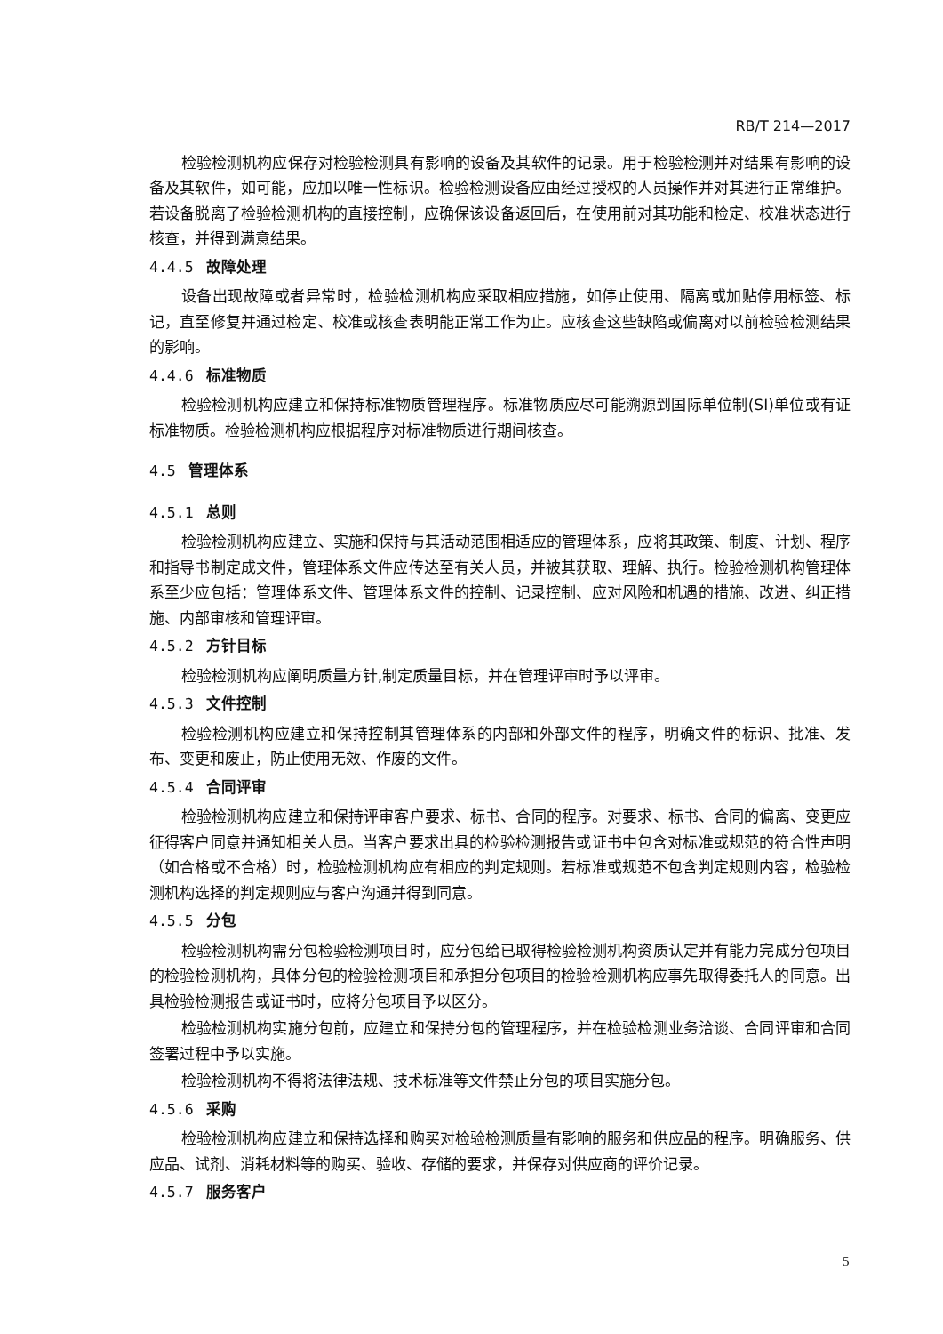RB/T 214—2017
检验检测机构应保存对检验检测具有影响的设备及其软件的记录。用于检验检测并对结果有影响的设备及其软件，如可能，应加以唯一性标识。检验检测设备应由经过授权的人员操作并对其进行正常维护。若设备脱离了检验检测机构的直接控制，应确保该设备返回后，在使用前对其功能和检定、校准状态进行核查，并得到满意结果。
4.4.5 故障处理
设备出现故障或者异常时，检验检测机构应采取相应措施，如停止使用、隔离或加贴停用标签、标记，直至修复并通过检定、校准或核查表明能正常工作为止。应核查这些缺陷或偏离对以前检验检测结果的影响。
4.4.6 标准物质
检验检测机构应建立和保持标准物质管理程序。标准物质应尽可能溯源到国际单位制(SI)单位或有证标准物质。检验检测机构应根据程序对标准物质进行期间核查。
4.5 管理体系
4.5.1 总则
检验检测机构应建立、实施和保持与其活动范围相适应的管理体系，应将其政策、制度、计划、程序和指导书制定成文件，管理体系文件应传达至有关人员，并被其获取、理解、执行。检验检测机构管理体系至少应包括：管理体系文件、管理体系文件的控制、记录控制、应对风险和机遇的措施、改进、纠正措施、内部审核和管理评审。
4.5.2 方针目标
检验检测机构应阐明质量方针,制定质量目标，并在管理评审时予以评审。
4.5.3 文件控制
检验检测机构应建立和保持控制其管理体系的内部和外部文件的程序，明确文件的标识、批准、发布、变更和废止，防止使用无效、作废的文件。
4.5.4 合同评审
检验检测机构应建立和保持评审客户要求、标书、合同的程序。对要求、标书、合同的偏离、变更应征得客户同意并通知相关人员。当客户要求出具的检验检测报告或证书中包含对标准或规范的符合性声明（如合格或不合格）时，检验检测机构应有相应的判定规则。若标准或规范不包含判定规则内容，检验检测机构选择的判定规则应与客户沟通并得到同意。
4.5.5 分包
检验检测机构需分包检验检测项目时，应分包给已取得检验检测机构资质认定并有能力完成分包项目的检验检测机构，具体分包的检验检测项目和承担分包项目的检验检测机构应事先取得委托人的同意。出具检验检测报告或证书时，应将分包项目予以区分。
检验检测机构实施分包前，应建立和保持分包的管理程序，并在检验检测业务洽谈、合同评审和合同签署过程中予以实施。
检验检测机构不得将法律法规、技术标准等文件禁止分包的项目实施分包。
4.5.6 采购
检验检测机构应建立和保持选择和购买对检验检测质量有影响的服务和供应品的程序。明确服务、供应品、试剂、消耗材料等的购买、验收、存储的要求，并保存对供应商的评价记录。
4.5.7 服务客户
5